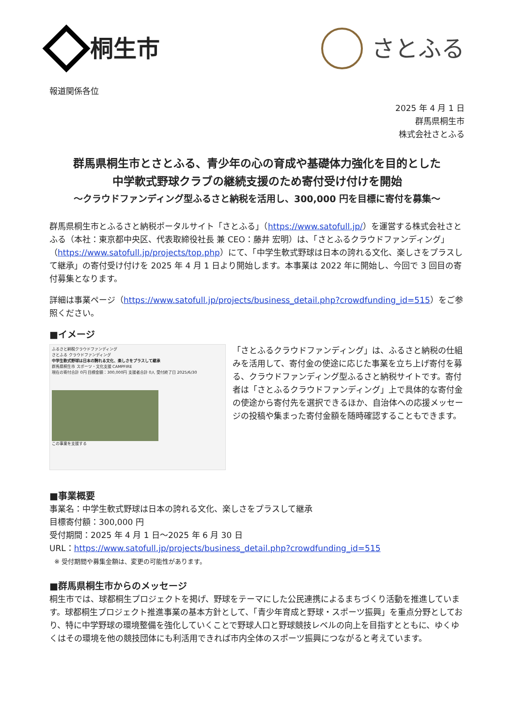桐生市 さとふる
報道関係各位
2025 年 4 月 1 日
群馬県桐生市
株式会社さとふる
群馬県桐生市とさとふる、青少年の心の育成や基礎体力強化を目的とした
中学軟式野球クラブの継続支援のため寄付受け付けを開始
～クラウドファンディング型ふるさと納税を活用し、300,000 円を目標に寄付を募集～
群馬県桐生市とふるさと納税ポータルサイト「さとふる」（https://www.satofull.jp/）を運営する株式会社さとふる（本社：東京都中央区、代表取締役社長 兼 CEO：藤井 宏明）は、「さとふるクラウドファンディング」（https://www.satofull.jp/projects/top.php）にて、「中学生軟式野球は日本の誇れる文化、楽しさをプラスして継承」の寄付受け付けを 2025 年 4 月 1 日より開始します。本事業は 2022 年に開始し、今回で 3 回目の寄付募集となります。
詳細は事業ページ（https://www.satofull.jp/projects/business_detail.php?crowdfunding_id=515）をご参照ください。
■イメージ
ふるさと納税クラウドファンディング
さとふる クラウドファンディング
中学生軟式野球は日本の誇れる文化、楽しさをプラスして継承
群馬県桐生市 スポーツ・文化支援 CAMPFIRE
現在の寄付合計 0円 目標金額：300,000円 支援者合計 0人 受付終了日 2025/6/30
この事業を支援する
「さとふるクラウドファンディング」は、ふるさと納税の仕組みを活用して、寄付金の使途に応じた事業を立ち上げ寄付を募る、クラウドファンディング型ふるさと納税サイトです。寄付者は「さとふるクラウドファンディング」上で具体的な寄付金の使途から寄付先を選択できるほか、自治体への応援メッセージの投稿や集まった寄付金額を随時確認することもできます。
■事業概要
事業名：中学生軟式野球は日本の誇れる文化、楽しさをプラスして継承
目標寄付額：300,000 円
受付期間：2025 年 4 月 1 日～2025 年 6 月 30 日
URL：https://www.satofull.jp/projects/business_detail.php?crowdfunding_id=515
※ 受付期間や募集金額は、変更の可能性があります。
■群馬県桐生市からのメッセージ
桐生市では、球都桐生プロジェクトを掲げ、野球をテーマにした公民連携によるまちづくり活動を推進しています。球都桐生プロジェクト推進事業の基本方針として、「青少年育成と野球・スポーツ振興」を重点分野としており、特に中学野球の環境整備を強化していくことで野球人口と野球競技レベルの向上を目指すとともに、ゆくゆくはその環境を他の競技団体にも利活用できれば市内全体のスポーツ振興につながると考えています。